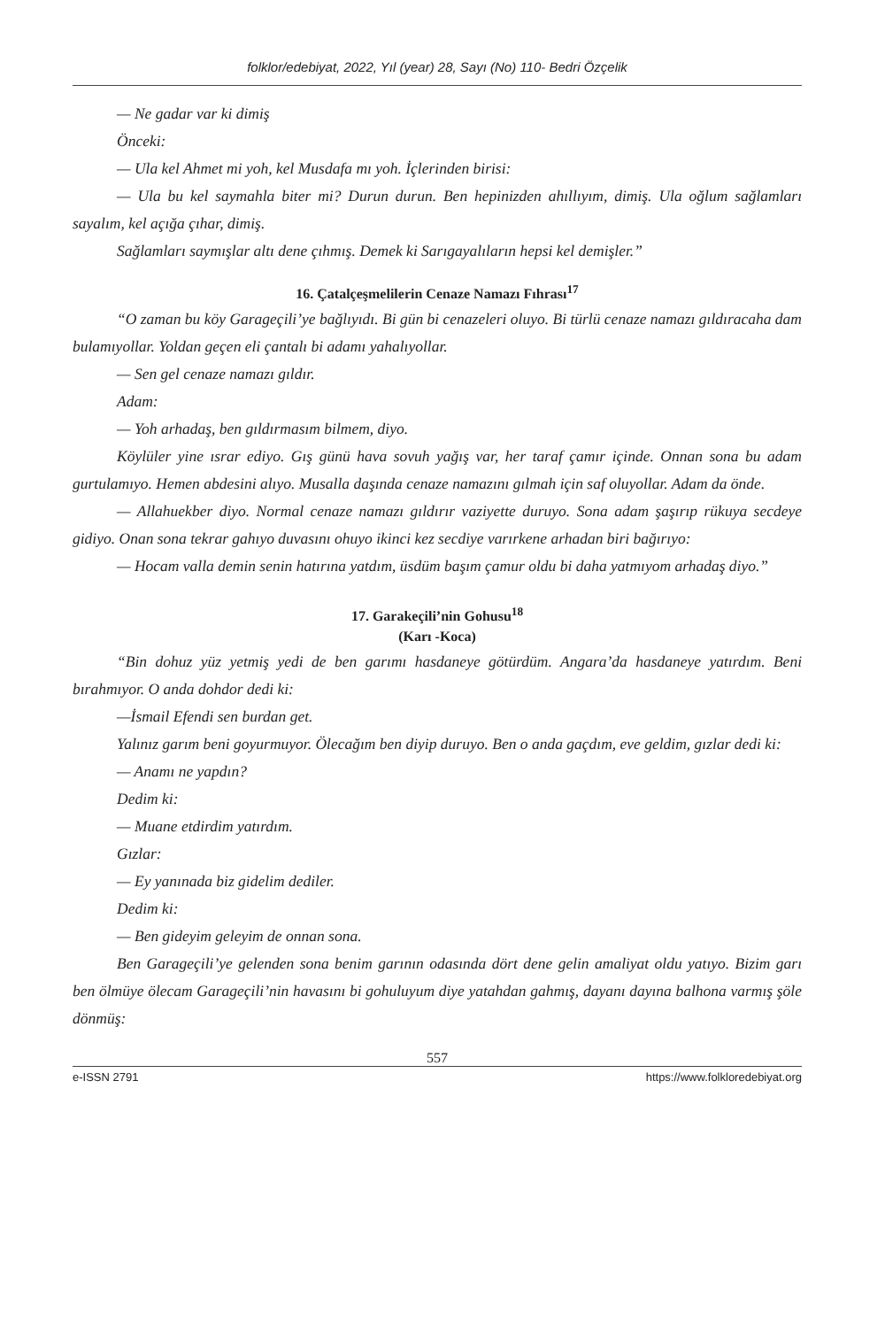folklor/edebiyat, 2022, Yıl (year) 28, Sayı (No) 110- Bedri Özçelik
— Ne gadar var ki dimiş
Önceki:
— Ula kel Ahmet mi yoh, kel Musdafa mı yoh. İçlerinden birisi:
— Ula bu kel saymahla biter mi? Durun durun. Ben hepinizden ahıllıyım, dimiş. Ula oğlum sağlamları sayalım, kel açığa çıhar, dimiş.
Sağlamları saymışlar altı dene çıhmış. Demek ki Sarıgayalıların hepsi kel demişler.”
16. Çatalçeşmelilerin Cenaze Namazı Fıhrası<sup>17</sup>
“O zaman bu köy Garageçili’ye bağlıyıdı. Bi gün bi cenazeleri oluyo. Bi türlü cenaze namazı gıldıracaha dam bulamıyollar. Yoldan geçen eli çantalı bi adamı yahalıyollar.
— Sen gel cenaze namazı gıldır.
Adam:
— Yoh arhadaş, ben gıldırmasım bilmem, diyo.
Köylüler yine ısrar ediyo. Gış günü hava sovuh yağış var, her taraf çamır içinde. Onnan sona bu adam gurtulamıyo. Hemen abdesini alıyo. Musalla daşında cenaze namazını gılmah için saf oluyollar. Adam da önde.
— Allahuekber diyo. Normal cenaze namazı gıldırır vaziyette duruyo. Sona adam şaşırıp rükuya secdeye gidiyo. Onan sona tekrar gahıyo duvasını ohuyo ikinci kez secdiye varırkene arhadan biri bağırıyo:
— Hocam valla demin senin hatırına yatdım, üsdüm başım çamur oldu bi daha yatmıyom arhadaş diyo.”
17. Garakeçili’nin Gohusu<sup>18</sup>
(Karı -Koca)
“Bin dohuz yüz yetmiş yedi de ben garımı hasdaneye götürdüm. Angara’da hasdaneye yatırdım. Beni bırahmıyor. O anda dohdor dedi ki:
—İsmail Efendi sen burdan get.
Yalınız garım beni goyurmuyor. Ölecağım ben diyip duruyo. Ben o anda gaçdım, eve geldim, gızlar dedi ki:
— Anamı ne yapdın?
Dedim ki:
— Muane etdirdim yatırdım.
Gızlar:
— Ey yanınada biz gidelim dediler.
Dedim ki:
— Ben gideyim geleyim de onnan sona.
Ben Garageçili’ye gelenden sona benim garının odasında dört dene gelin amaliyat oldu yatıyo. Bizim garı ben ölmüye ölecam Garageçili’nin havasını bi gohuluyum diye yatahdan gahmış, dayanı dayına balhona varmış şöle dönmüş:
557
e-ISSN 2791 https://www.folkloredebiyat.org